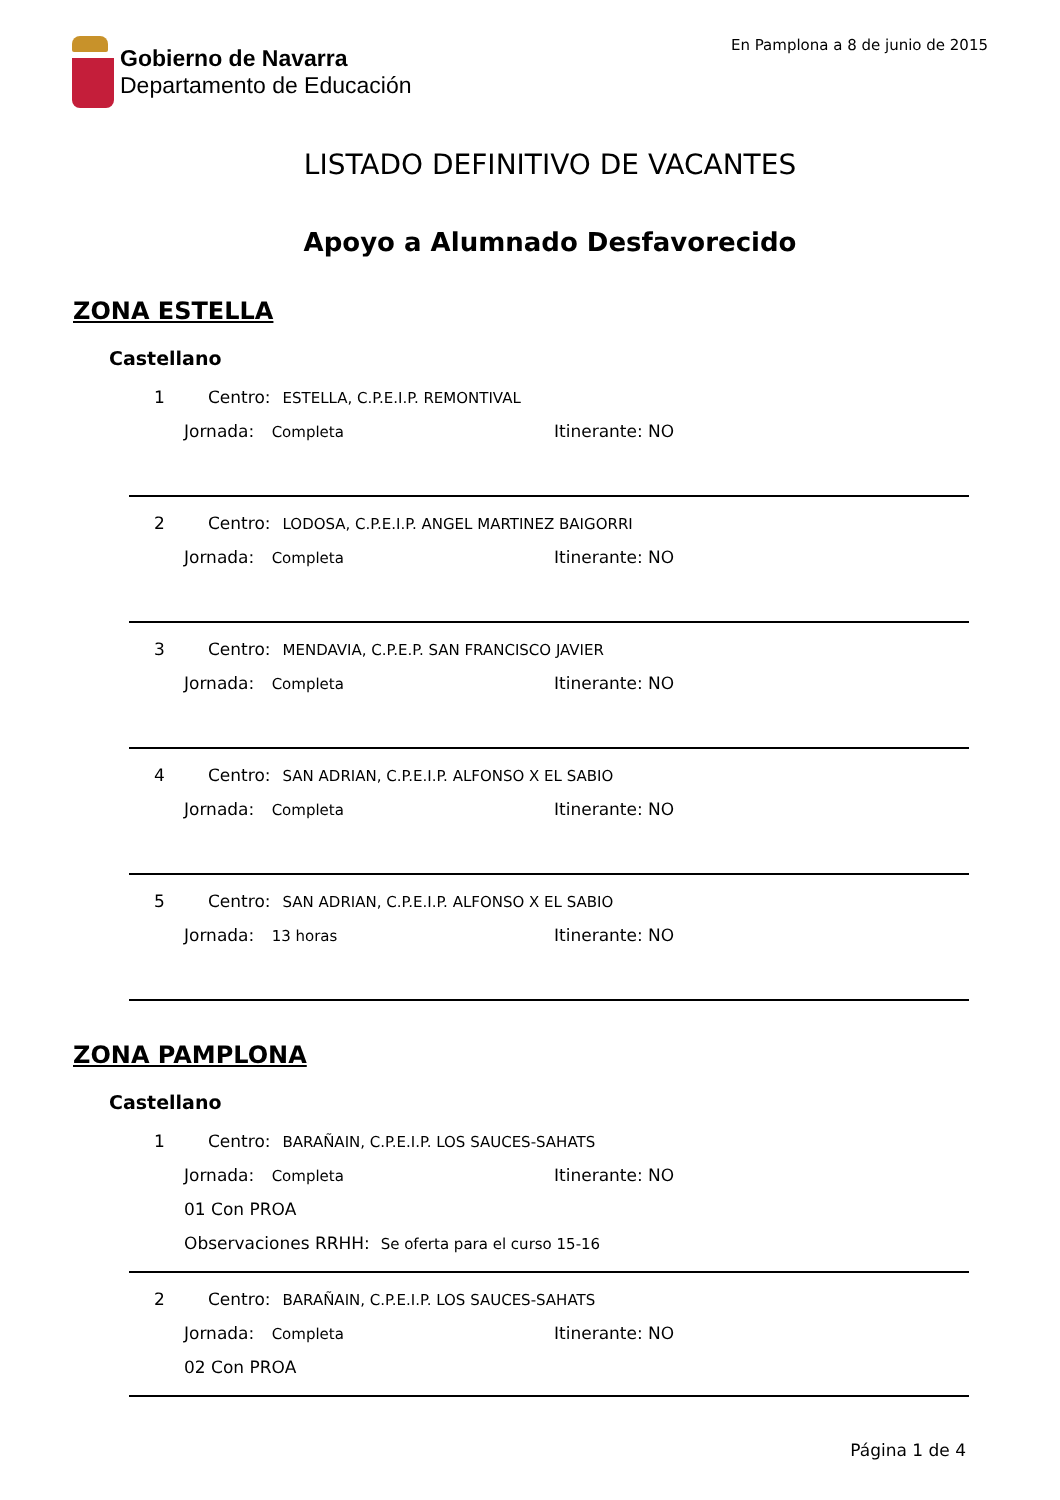Gobierno de Navarra
Departamento de Educación
En Pamplona a 8 de junio de 2015
LISTADO DEFINITIVO DE VACANTES
Apoyo a Alumnado Desfavorecido
ZONA ESTELLA
Castellano
1 Centro: ESTELLA, C.P.E.I.P. REMONTIVAL
Jornada: Completa Itinerante: NO
2 Centro: LODOSA, C.P.E.I.P. ANGEL MARTINEZ BAIGORRI
Jornada: Completa Itinerante: NO
3 Centro: MENDAVIA, C.P.E.P. SAN FRANCISCO JAVIER
Jornada: Completa Itinerante: NO
4 Centro: SAN ADRIAN, C.P.E.I.P. ALFONSO X EL SABIO
Jornada: Completa Itinerante: NO
5 Centro: SAN ADRIAN, C.P.E.I.P. ALFONSO X EL SABIO
Jornada: 13 horas Itinerante: NO
ZONA PAMPLONA
Castellano
1 Centro: BARAÑAIN, C.P.E.I.P. LOS SAUCES-SAHATS
Jornada: Completa Itinerante: NO
01 Con PROA
Observaciones RRHH: Se oferta para el curso 15-16
2 Centro: BARAÑAIN, C.P.E.I.P. LOS SAUCES-SAHATS
Jornada: Completa Itinerante: NO
02 Con PROA
Página 1 de 4